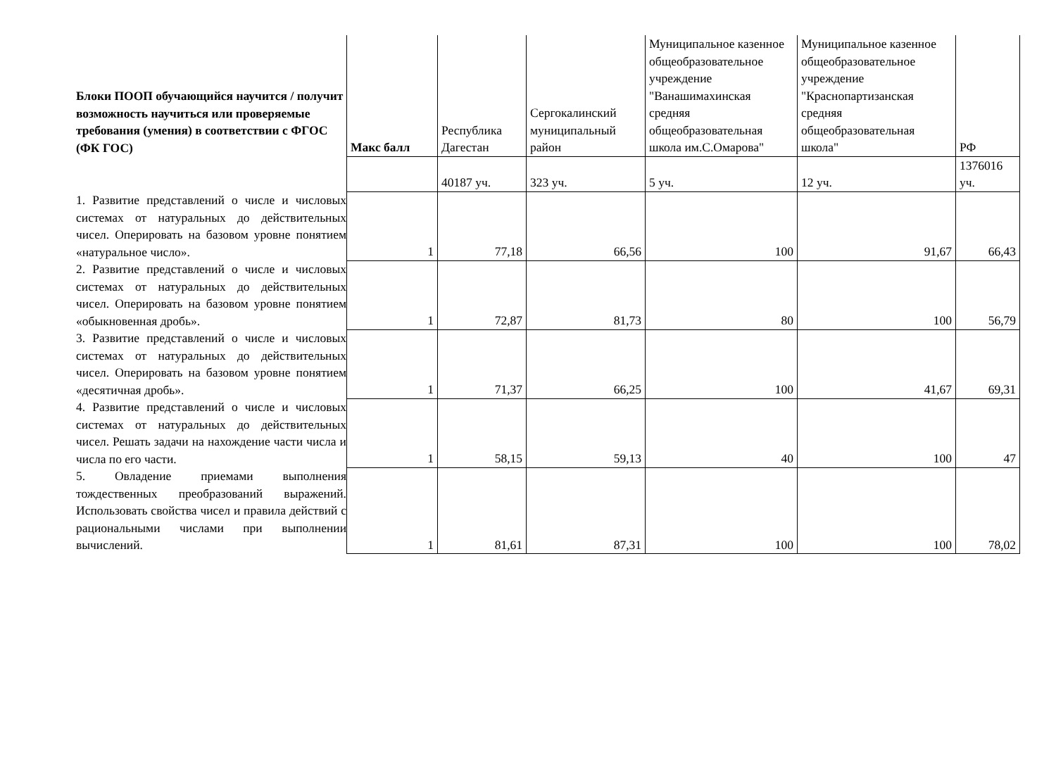| Блоки ПООП обучающийся научится / получит возможность научиться или проверяемые требования (умения) в соответствии с ФГОС (ФК ГОС) | Макс балл | Республика Дагестан | Сергокалинский муниципальный район | Муниципальное казенное общеобразовательное учреждение "Ванашимахинская средняя общеобразовательная школа им.С.Омарова" | Муниципальное казенное общеобразовательное учреждение "Краснопартизанская средняя общеобразовательная школа" | РФ |
| --- | --- | --- | --- | --- | --- | --- |
| | | 40187 уч. | 323 уч. | 5 уч. | 12 уч. | 1376016 уч. |
| 1. Развитие представлений о числе и числовых системах от натуральных до действительных чисел. Оперировать на базовом уровне понятием «натуральное число». | 1 | 77,18 | 66,56 | 100 | 91,67 | 66,43 |
| 2. Развитие представлений о числе и числовых системах от натуральных до действительных чисел. Оперировать на базовом уровне понятием «обыкновенная дробь». | 1 | 72,87 | 81,73 | 80 | 100 | 56,79 |
| 3. Развитие представлений о числе и числовых системах от натуральных до действительных чисел. Оперировать на базовом уровне понятием «десятичная дробь». | 1 | 71,37 | 66,25 | 100 | 41,67 | 69,31 |
| 4. Развитие представлений о числе и числовых системах от натуральных до действительных чисел. Решать задачи на нахождение части числа и числа по его части. | 1 | 58,15 | 59,13 | 40 | 100 | 47 |
| 5. Овладение приемами выполнения тождественных преобразований выражений. Использовать свойства чисел и правила действий с рациональными числами при выполнении вычислений. | 1 | 81,61 | 87,31 | 100 | 100 | 78,02 |